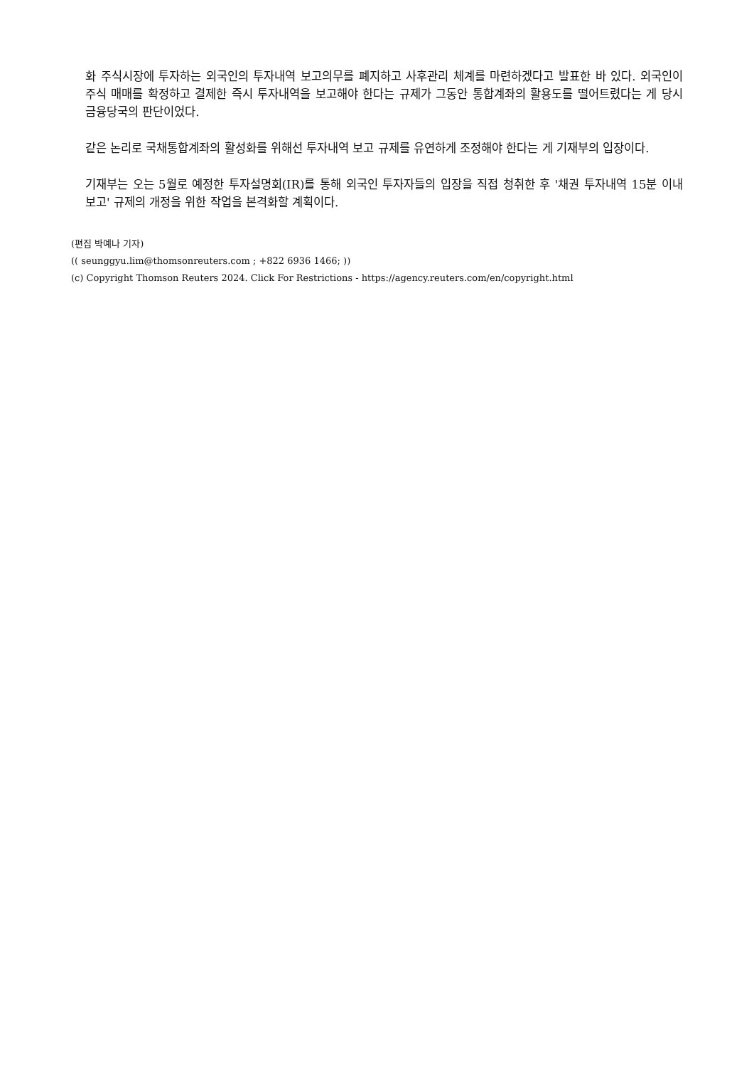화 주식시장에 투자하는 외국인의 투자내역 보고의무를 폐지하고 사후관리 체계를 마련하겠다고 발표한 바 있다. 외국인이 주식 매매를 확정하고 결제한 즉시 투자내역을 보고해야 한다는 규제가 그동안 통합계좌의 활용도를 떨어트렸다는 게 당시 금융당국의 판단이었다.
같은 논리로 국채통합계좌의 활성화를 위해선 투자내역 보고 규제를 유연하게 조정해야 한다는 게 기재부의 입장이다.
기재부는 오는 5월로 예정한 투자설명회(IR)를 통해 외국인 투자자들의 입장을 직접 청취한 후 '채권 투자내역 15분 이내 보고' 규제의 개정을 위한 작업을 본격화할 계획이다.
(편집 박예나 기자)
(( seunggyu.lim@thomsonreuters.com ; +822 6936 1466; ))
(c) Copyright Thomson Reuters 2024. Click For Restrictions - https://agency.reuters.com/en/copyright.html